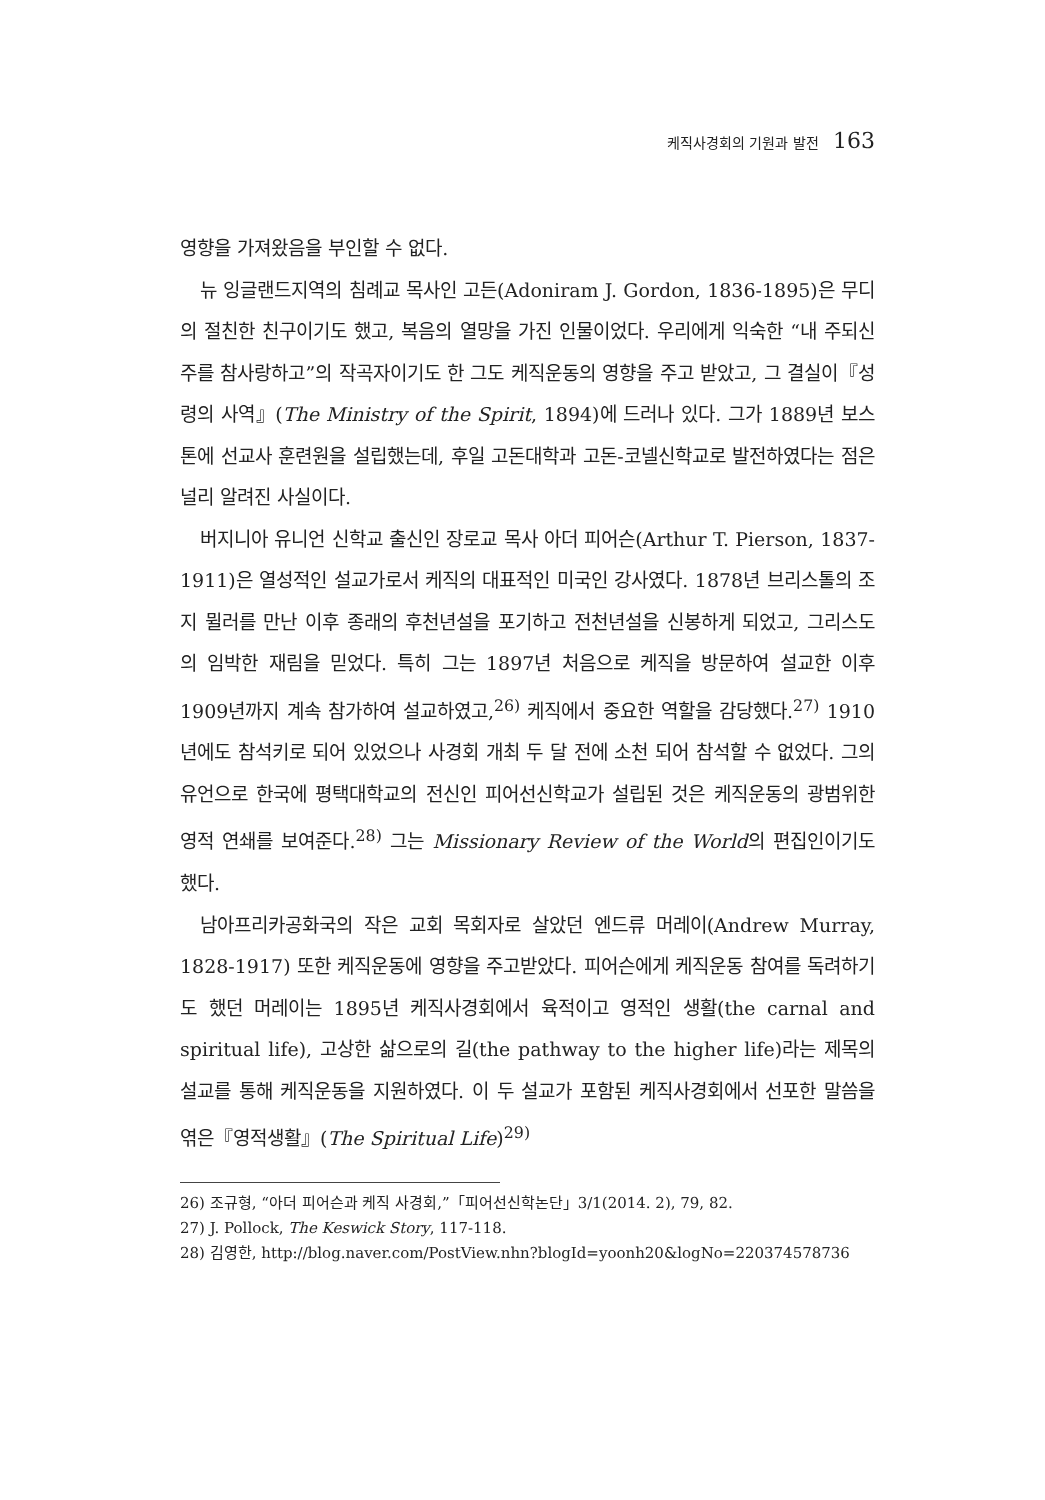케직사경회의 기원과 발전 163
영향을 가져왔음을 부인할 수 없다.
뉴 잉글랜드지역의 침례교 목사인 고든(Adoniram J. Gordon, 1836-1895)은 무디의 절친한 친구이기도 했고, 복음의 열망을 가진 인물이었다. 우리에게 익숙한 “내 주되신 주를 참사랑하고”의 작곡자이기도 한 그도 케직운동의 영향을 주고 받았고, 그 결실이『성령의 사역』(The Ministry of the Spirit, 1894)에 드러나 있다. 그가 1889년 보스톤에 선교사 훈련원을 설립했는데, 후일 고돈대학과 고돈-코넬신학교로 발전하였다는 점은 널리 알려진 사실이다.
버지니아 유니언 신학교 출신인 장로교 목사 아더 피어슨(Arthur T. Pierson, 1837-1911)은 열성적인 설교가로서 케직의 대표적인 미국인 강사였다. 1878년 브리스톨의 조지 뮐러를 만난 이후 종래의 후천년설을 포기하고 전천년설을 신봉하게 되었고, 그리스도의 임박한 재림을 믿었다. 특히 그는 1897년 처음으로 케직을 방문하여 설교한 이후 1909년까지 계속 참가하여 설교하였고,<sup>26)</sup> 케직에서 중요한 역할을 감당했다.<sup>27)</sup> 1910년에도 참석키로 되어 있었으나 사경회 개최 두 달 전에 소천 되어 참석할 수 없었다. 그의 유언으로 한국에 평택대학교의 전신인 피어선신학교가 설립된 것은 케직운동의 광범위한 영적 연쇄를 보여준다.<sup>28)</sup> 그는 Missionary Review of the World의 편집인이기도 했다.
남아프리카공화국의 작은 교회 목회자로 살았던 엔드류 머레이(Andrew Murray, 1828-1917) 또한 케직운동에 영향을 주고받았다. 피어슨에게 케직운동 참여를 독려하기도 했던 머레이는 1895년 케직사경회에서 육적이고 영적인 생활(the carnal and spiritual life), 고상한 삶으로의 길(the pathway to the higher life)라는 제목의 설교를 통해 케직운동을 지원하였다. 이 두 설교가 포함된 케직사경회에서 선포한 말씀을 엮은『영적생활』(The Spiritual Life)<sup>29)</sup>
26) 조규형, “아더 피어슨과 케직 사경회,”「피어선신학논단」3/1(2014. 2), 79, 82.
27) J. Pollock, The Keswick Story, 117-118.
28) 김영한, http://blog.naver.com/PostView.nhn?blogId=yoonh20&logNo=220374578736